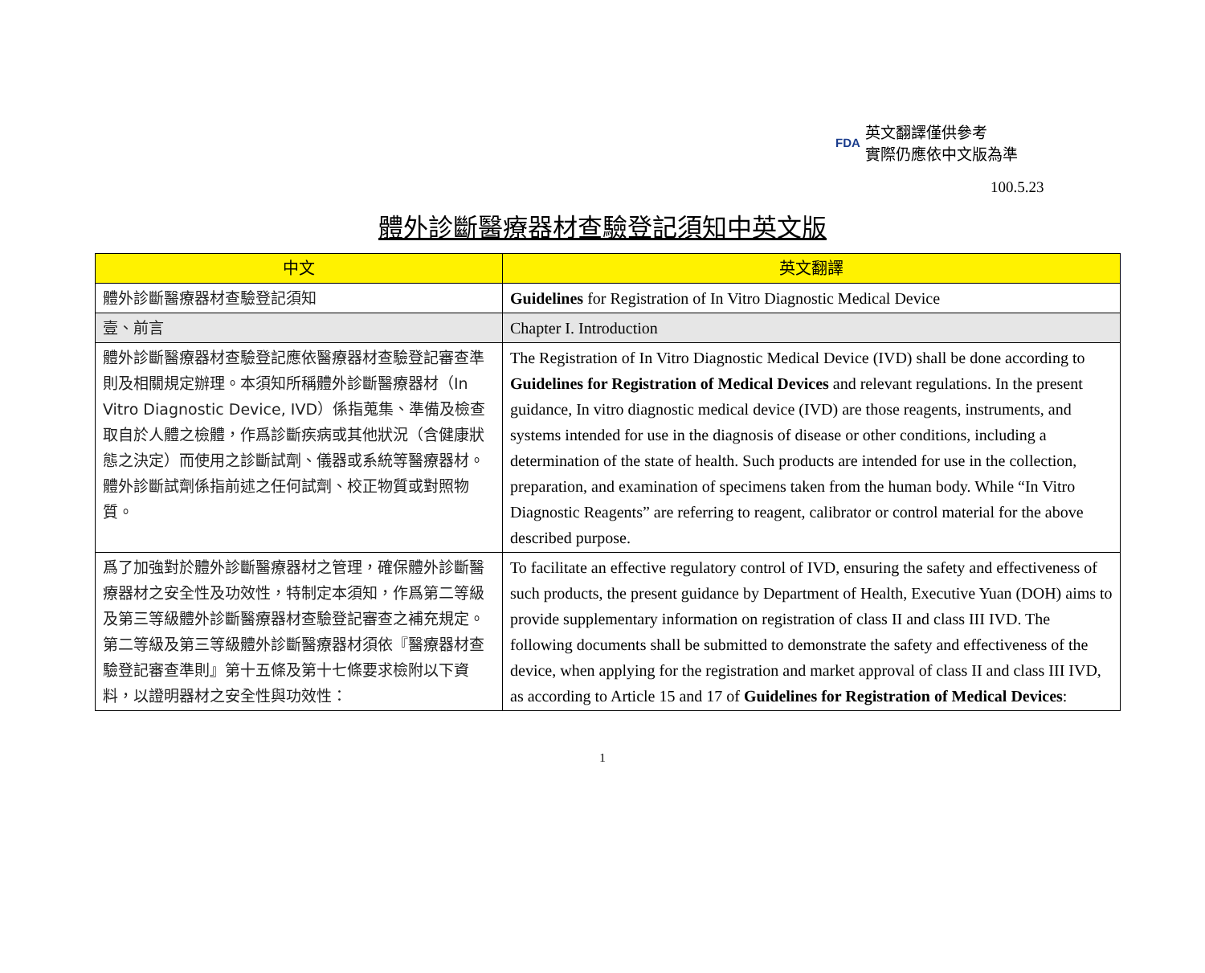FDA 英文翻譯僅供參考
實際仍應依中文版為準
100.5.23
體外診斷醫療器材查驗登記須知中英文版
| 中文 | 英文翻譯 |
| --- | --- |
| 體外診斷醫療器材查驗登記須知 | Guidelines for Registration of In Vitro Diagnostic Medical Device |
| 壹、前言 | Chapter I. Introduction |
| 體外診斷醫療器材查驗登記應依醫療器材查驗登記審查準則及相關規定辦理。本須知所稱體外診斷醫療器材（In Vitro Diagnostic Device, IVD）係指蒐集、準備及檢查取自於人體之檢體，作爲診斷疾病或其他狀況（含健康狀態之決定）而使用之診斷試劑、儀器或系統等醫療器材。體外診斷試劑係指前述之任何試劑、校正物質或對照物質。 | The Registration of In Vitro Diagnostic Medical Device (IVD) shall be done according to Guidelines for Registration of Medical Devices and relevant regulations. In the present guidance, In vitro diagnostic medical device (IVD) are those reagents, instruments, and systems intended for use in the diagnosis of disease or other conditions, including a determination of the state of health. Such products are intended for use in the collection, preparation, and examination of specimens taken from the human body. While “In Vitro Diagnostic Reagents” are referring to reagent, calibrator or control material for the above described purpose. |
| 爲了加強對於體外診斷醫療器材之管理，確保體外診斷醫療器材之安全性及功效性，特制定本須知，作爲第二等級及第三等級體外診斷醫療器材查驗登記審查之補充規定。第二等級及第三等級體外診斷醫療器材須依『醫療器材查驗登記審查準則』第十五條及第十七條要求檢附以下資料，以證明器材之安全性與功效性： | To facilitate an effective regulatory control of IVD, ensuring the safety and effectiveness of such products, the present guidance by Department of Health, Executive Yuan (DOH) aims to provide supplementary information on registration of class II and class III IVD. The following documents shall be submitted to demonstrate the safety and effectiveness of the device, when applying for the registration and market approval of class II and class III IVD, as according to Article 15 and 17 of Guidelines for Registration of Medical Devices : |
1